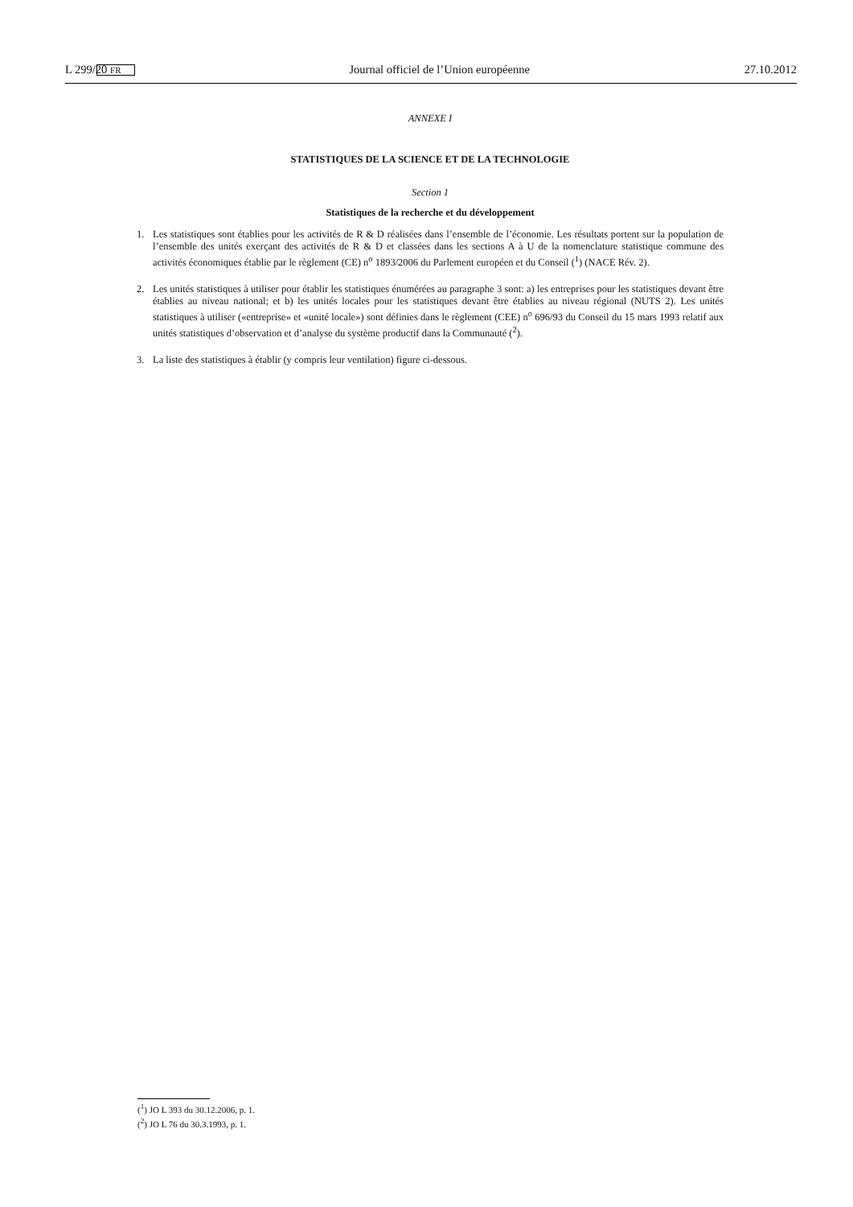L 299/20 FR Journal officiel de l’Union européenne 27.10.2012
ANNEXE I
STATISTIQUES DE LA SCIENCE ET DE LA TECHNOLOGIE
Section 1
Statistiques de la recherche et du développement
1. Les statistiques sont établies pour les activités de R & D réalisées dans l’ensemble de l’économie. Les résultats portent sur la population de l’ensemble des unités exerçant des activités de R & D et classées dans les sections A à U de la nomenclature statistique commune des activités économiques établie par le règlement (CE) n<sup>o</sup> 1893/2006 du Parlement européen et du Conseil (<sup>1</sup>) (NACE Rév. 2).
2. Les unités statistiques à utiliser pour établir les statistiques énumérées au paragraphe 3 sont: a) les entreprises pour les statistiques devant être établies au niveau national; et b) les unités locales pour les statistiques devant être établies au niveau régional (NUTS 2). Les unités statistiques à utiliser («entreprise» et «unité locale») sont définies dans le règlement (CEE) n<sup>o</sup> 696/93 du Conseil du 15 mars 1993 relatif aux unités statistiques d’observation et d’analyse du système productif dans la Communauté (<sup>2</sup>).
3. La liste des statistiques à établir (y compris leur ventilation) figure ci-dessous.
(<sup>1</sup>) JO L 393 du 30.12.2006, p. 1.
(<sup>2</sup>) JO L 76 du 30.3.1993, p. 1.